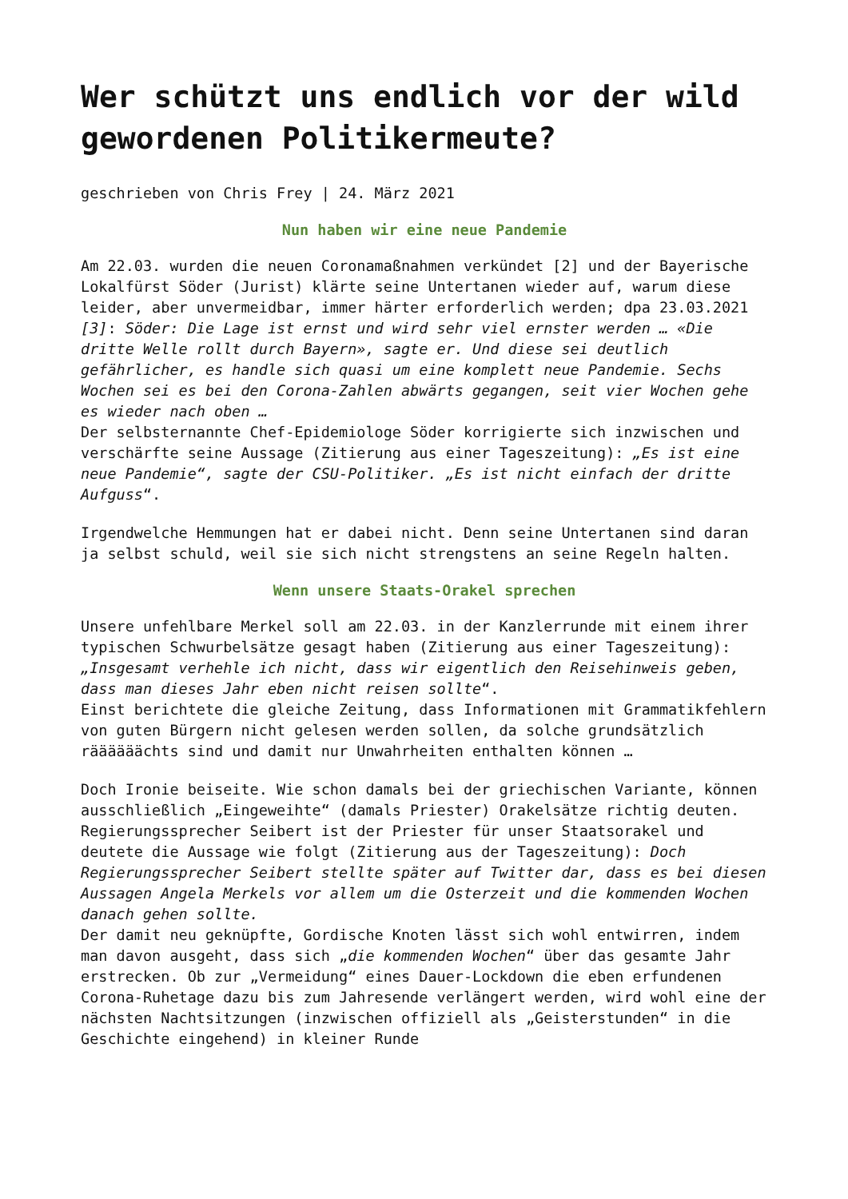Wer schützt uns endlich vor der wild gewordenen Politikermeute?
geschrieben von Chris Frey | 24. März 2021
Nun haben wir eine neue Pandemie
Am 22.03. wurden die neuen Coronamaßnahmen verkündet [2] und der Bayerische Lokalfürst Söder (Jurist) klärte seine Untertanen wieder auf, warum diese leider, aber unvermeidbar, immer härter erforderlich werden; dpa 23.03.2021 [3]: Söder: Die Lage ist ernst und wird sehr viel ernster werden … «Die dritte Welle rollt durch Bayern», sagte er. Und diese sei deutlich gefährlicher, es handle sich quasi um eine komplett neue Pandemie. Sechs Wochen sei es bei den Corona-Zahlen abwärts gegangen, seit vier Wochen gehe es wieder nach oben …
Der selbsternannte Chef-Epidemiologe Söder korrigierte sich inzwischen und verschärfte seine Aussage (Zitierung aus einer Tageszeitung): „Es ist eine neue Pandemie“, sagte der CSU-Politiker. „Es ist nicht einfach der dritte Aufguss“.
Irgendwelche Hemmungen hat er dabei nicht. Denn seine Untertanen sind daran ja selbst schuld, weil sie sich nicht strengstens an seine Regeln halten.
Wenn unsere Staats-Orakel sprechen
Unsere unfehlbare Merkel soll am 22.03. in der Kanzlerrunde mit einem ihrer typischen Schwurbelsätze gesagt haben (Zitierung aus einer Tageszeitung): „Insgesamt verhehle ich nicht, dass wir eigentlich den Reisehinweis geben, dass man dieses Jahr eben nicht reisen sollte“.
Einst berichtete die gleiche Zeitung, dass Informationen mit Grammatikfehlern von guten Bürgern nicht gelesen werden sollen, da solche grundsätzlich räääääächts sind und damit nur Unwahrheiten enthalten können …
Doch Ironie beiseite. Wie schon damals bei der griechischen Variante, können ausschließlich „Eingeweihte“ (damals Priester) Orakelsätze richtig deuten. Regierungssprecher Seibert ist der Priester für unser Staatsorakel und deutete die Aussage wie folgt (Zitierung aus der Tageszeitung): Doch Regierungssprecher Seibert stellte später auf Twitter dar, dass es bei diesen Aussagen Angela Merkels vor allem um die Osterzeit und die kommenden Wochen danach gehen sollte.
Der damit neu geknüpfte, Gordische Knoten lässt sich wohl entwirren, indem man davon ausgeht, dass sich „die kommenden Wochen“ über das gesamte Jahr erstrecken. Ob zur „Vermeidung“ eines Dauer-Lockdown die eben erfundenen Corona-Ruhetage dazu bis zum Jahresende verlängert werden, wird wohl eine der nächsten Nachtsitzungen (inzwischen offiziell als „Geisterstunden“ in die Geschichte eingehend) in kleiner Runde